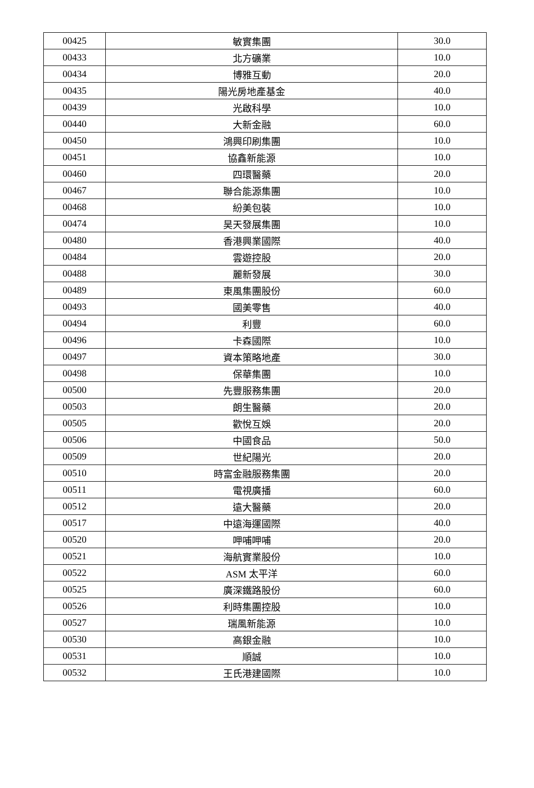| 00425 | 敏實集團 | 30.0 |
| 00433 | 北方礦業 | 10.0 |
| 00434 | 博雅互動 | 20.0 |
| 00435 | 陽光房地產基金 | 40.0 |
| 00439 | 光啟科學 | 10.0 |
| 00440 | 大新金融 | 60.0 |
| 00450 | 鴻興印刷集團 | 10.0 |
| 00451 | 協鑫新能源 | 10.0 |
| 00460 | 四環醫藥 | 20.0 |
| 00467 | 聯合能源集團 | 10.0 |
| 00468 | 紛美包裝 | 10.0 |
| 00474 | 昊天發展集團 | 10.0 |
| 00480 | 香港興業國際 | 40.0 |
| 00484 | 雲遊控股 | 20.0 |
| 00488 | 麗新發展 | 30.0 |
| 00489 | 東風集團股份 | 60.0 |
| 00493 | 國美零售 | 40.0 |
| 00494 | 利豐 | 60.0 |
| 00496 | 卡森國際 | 10.0 |
| 00497 | 資本策略地產 | 30.0 |
| 00498 | 保華集團 | 10.0 |
| 00500 | 先豐服務集團 | 20.0 |
| 00503 | 朗生醫藥 | 20.0 |
| 00505 | 歡悅互娛 | 20.0 |
| 00506 | 中國食品 | 50.0 |
| 00509 | 世紀陽光 | 20.0 |
| 00510 | 時富金融服務集團 | 20.0 |
| 00511 | 電視廣播 | 60.0 |
| 00512 | 遠大醫藥 | 20.0 |
| 00517 | 中遠海運國際 | 40.0 |
| 00520 | 呷哺呷哺 | 20.0 |
| 00521 | 海航實業股份 | 10.0 |
| 00522 | ASM 太平洋 | 60.0 |
| 00525 | 廣深鐵路股份 | 60.0 |
| 00526 | 利時集團控股 | 10.0 |
| 00527 | 瑞風新能源 | 10.0 |
| 00530 | 高銀金融 | 10.0 |
| 00531 | 順誠 | 10.0 |
| 00532 | 王氏港建國際 | 10.0 |